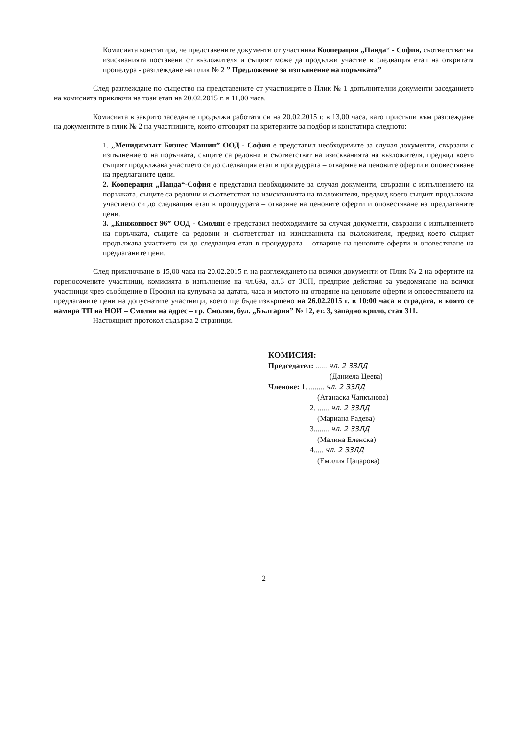Комисията констатира, че представените документи от участника Кооперация „Панда“ - София, съответстват на изискванията поставени от възложителя и същият може да продължи участие в следващия етап на откритата процедура - разглеждане на плик № 2 ” Предложение за изпълнение на поръчката”
След разглеждане по същество на представените от участниците в Плик № 1 допълнителни документи заседанието на комисията приключи на този етап на 20.02.2015 г. в 11,00 часа.
Комисията в закрито заседание продължи работата си на 20.02.2015 г. в 13,00 часа, като пристъпи към разглеждане на документите в плик № 2 на участниците, които отговарят на критериите за подбор и констатира следното:
1. „Мениджмънт Бизнес Машин” ООД - София е представил необходимите за случая документи, свързани с изпълнението на поръчката, същите са редовни и съответстват на изискванията на възложителя, предвид което същият продължава участието си до следващия етап в процедурата – отваряне на ценовите оферти и оповестяване на предлаганите цени.
2. Кооперация „Панда“-София е представил необходимите за случая документи, свързани с изпълнението на поръчката, същите са редовни и съответстват на изискванията на възложителя, предвид което същият продължава участието си до следващия етап в процедурата – отваряне на ценовите оферти и оповестяване на предлаганите цени.
3. „Книжовност 96” ООД - Смолян е представил необходимите за случая документи, свързани с изпълнението на поръчката, същите са редовни и съответстват на изискванията на възложителя, предвид което същият продължава участието си до следващия етап в процедурата – отваряне на ценовите оферти и оповестяване на предлаганите цени.
След приключване в 15,00 часа на 20.02.2015 г. на разглеждането на всички документи от Плик № 2 на офертите на горепосочените участници, комисията в изпълнение на чл.69а, ал.3 от ЗОП, предприе действия за уведомяване на всички участници чрез съобщение в Профил на купувача за датата, часа и мястото на отваряне на ценовите оферти и оповестяването на предлаганите цени на допуснатите участници, което ще бъде извършено на 26.02.2015 г. в 10:00 часа в сградата, в която се намира ТП на НОИ – Смолян на адрес – гр. Смолян, бул. „България” № 12, ет. 3, западно крило, стая 311.
Настоящият протокол съдържа 2 страници.
КОМИСИЯ:
Председател: ...... чл. 2 ЗЗЛД
(Даниела Цеева)
Членове: 1. ........ чл. 2 ЗЗЛД
(Атанаска Чапкънова)
2. ...... чл. 2 ЗЗЛД
(Мариана Радева)
3........ чл. 2 ЗЗЛД
(Малина Еленска)
4..... чл. 2 ЗЗЛД
(Емилия Цацарова)
2